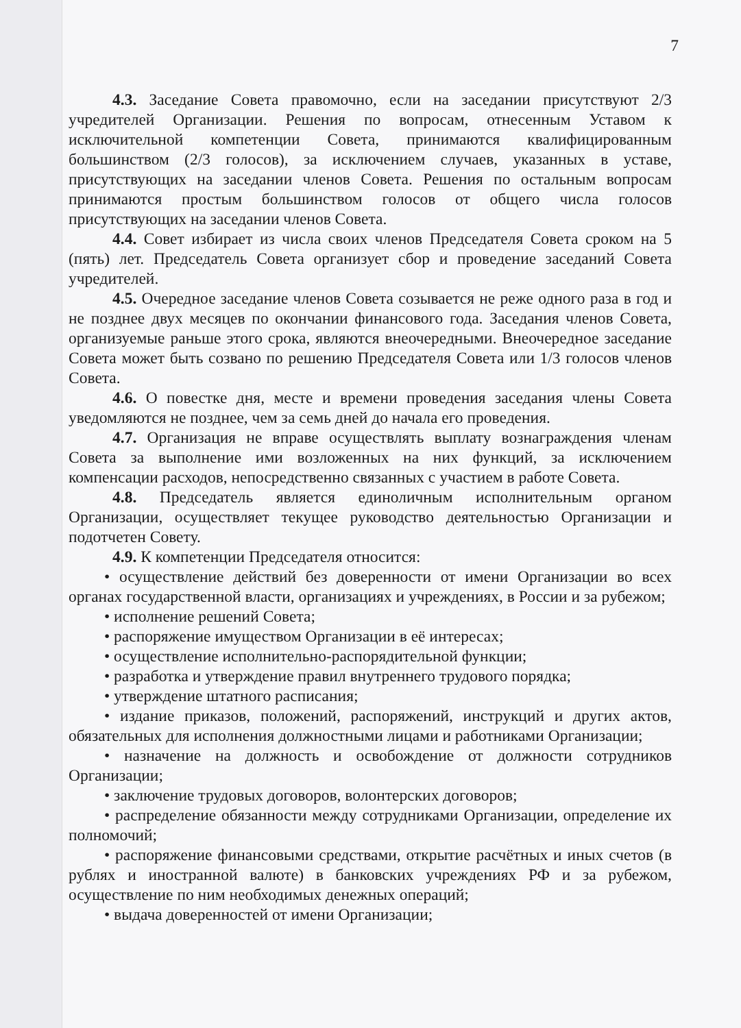7
4.3. Заседание Совета правомочно, если на заседании присутствуют 2/3 учредителей Организации. Решения по вопросам, отнесенным Уставом к исключительной компетенции Совета, принимаются квалифицированным большинством (2/3 голосов), за исключением случаев, указанных в уставе, присутствующих на заседании членов Совета. Решения по остальным вопросам принимаются простым большинством голосов от общего числа голосов присутствующих на заседании членов Совета.
4.4. Совет избирает из числа своих членов Председателя Совета сроком на 5 (пять) лет. Председатель Совета организует сбор и проведение заседаний Совета учредителей.
4.5. Очередное заседание членов Совета созывается не реже одного раза в год и не позднее двух месяцев по окончании финансового года. Заседания членов Совета, организуемые раньше этого срока, являются внеочередными. Внеочередное заседание Совета может быть созвано по решению Председателя Совета или 1/3 голосов членов Совета.
4.6. О повестке дня, месте и времени проведения заседания члены Совета уведомляются не позднее, чем за семь дней до начала его проведения.
4.7. Организация не вправе осуществлять выплату вознаграждения членам Совета за выполнение ими возложенных на них функций, за исключением компенсации расходов, непосредственно связанных с участием в работе Совета.
4.8. Председатель является единоличным исполнительным органом Организации, осуществляет текущее руководство деятельностью Организации и подотчетен Совету.
4.9. К компетенции Председателя относится:
• осуществление действий без доверенности от имени Организации во всех органах государственной власти, организациях и учреждениях, в России и за рубежом;
• исполнение решений Совета;
• распоряжение имуществом Организации в её интересах;
• осуществление исполнительно-распорядительной функции;
• разработка и утверждение правил внутреннего трудового порядка;
• утверждение штатного расписания;
• издание приказов, положений, распоряжений, инструкций и других актов, обязательных для исполнения должностными лицами и работниками Организации;
• назначение на должность и освобождение от должности сотрудников Организации;
• заключение трудовых договоров, волонтерских договоров;
• распределение обязанности между сотрудниками Организации, определение их полномочий;
• распоряжение финансовыми средствами, открытие расчётных и иных счетов (в рублях и иностранной валюте) в банковских учреждениях РФ и за рубежом, осуществление по ним необходимых денежных операций;
• выдача доверенностей от имени Организации;